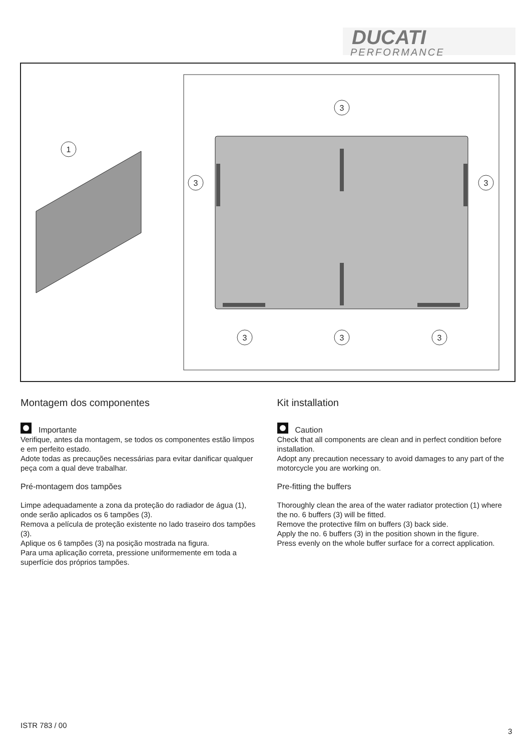DUCATI
PERFORMANCE
1
3
3
3
3
3
3
Montagem dos componentes
Importante
Verifique, antes da montagem, se todos os componentes estão limpos e em perfeito estado.
Adote todas as precauções necessárias para evitar danificar qualquer peça com a qual deve trabalhar.
Pré-montagem dos tampões
Limpe adequadamente a zona da proteção do radiador de água (1), onde serão aplicados os 6 tampões (3).
Remova a película de proteção existente no lado traseiro dos tampões (3).
Aplique os 6 tampões (3) na posição mostrada na figura.
Para uma aplicação correta, pressione uniformemente em toda a superfície dos próprios tampões.
Kit installation
Caution
Check that all components are clean and in perfect condition before installation.
Adopt any precaution necessary to avoid damages to any part of the motorcycle you are working on.
Pre-fitting the buffers
Thoroughly clean the area of the water radiator protection (1) where the no. 6 buffers (3) will be fitted.
Remove the protective film on buffers (3) back side.
Apply the no. 6 buffers (3) in the position shown in the figure.
Press evenly on the whole buffer surface for a correct application.
ISTR 783 / 00
3